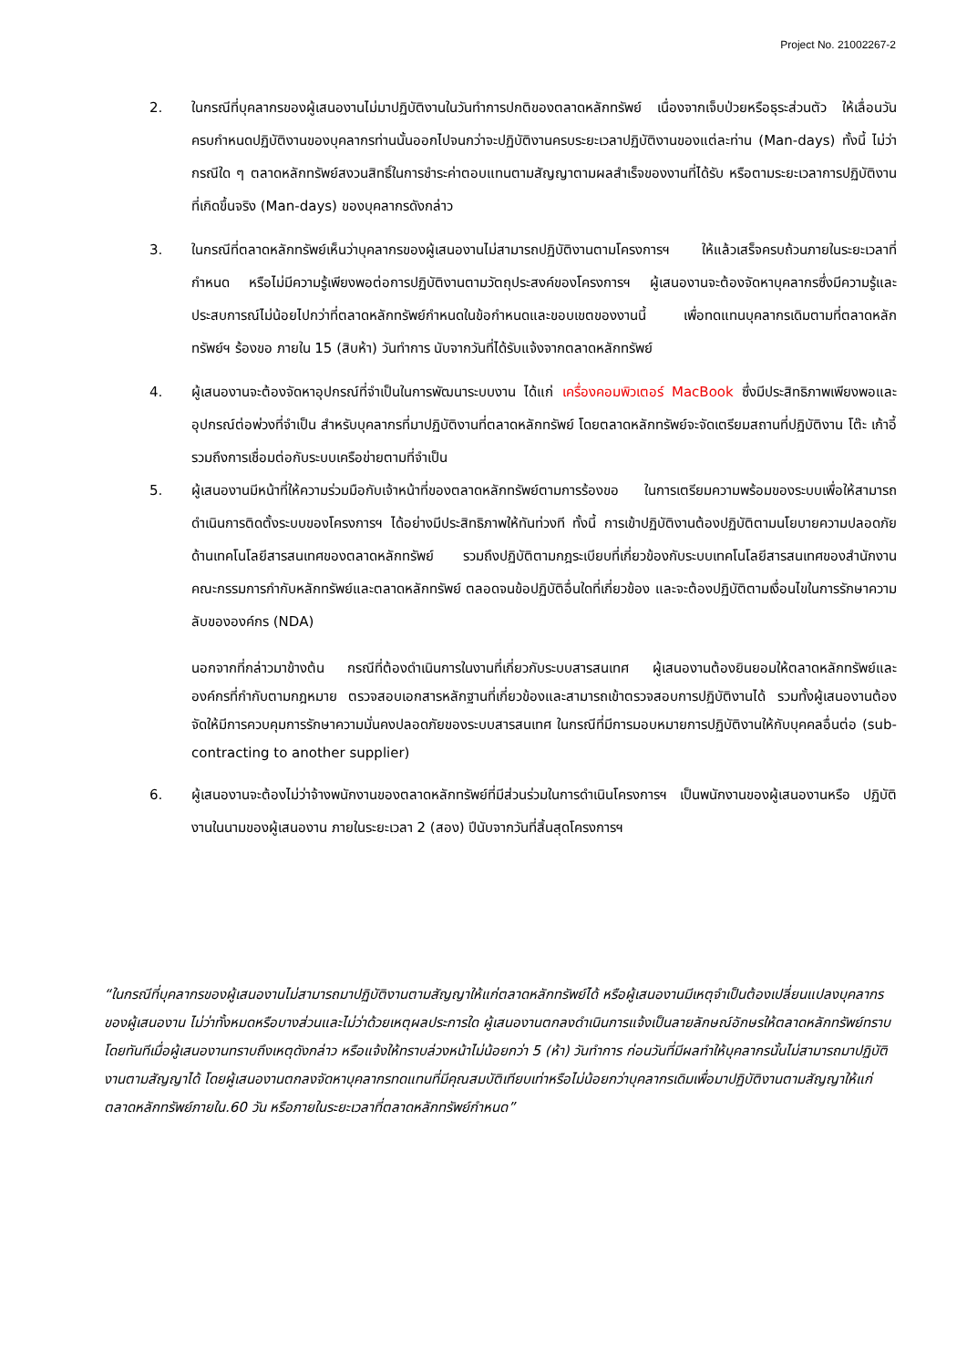Project No. 21002267-2
2. ในกรณีที่บุคลากรของผู้เสนองานไม่มาปฏิบัติงานในวันทำการปกติของตลาดหลักทรัพย์ เนื่องจากเจ็บป่วยหรือธุระส่วนตัว ให้เลื่อนวันครบกำหนดปฏิบัติงานของบุคลากรท่านนั้นออกไปจนกว่าจะปฏิบัติงานครบระยะเวลาปฏิบัติงานของแต่ละท่าน (Man-days) ทั้งนี้ ไม่ว่ากรณีใด ๆ ตลาดหลักทรัพย์สงวนสิทธิ์ในการชำระค่าตอบแทนตามสัญญาตามผลสำเร็จของงานที่ได้รับ หรือตามระยะเวลาการปฏิบัติงานที่เกิดขึ้นจริง (Man-days) ของบุคลากรดังกล่าว
3. ในกรณีที่ตลาดหลักทรัพย์เห็นว่าบุคลากรของผู้เสนองานไม่สามารถปฏิบัติงานตามโครงการฯ ให้แล้วเสร็จครบถ้วนภายในระยะเวลาที่กำหนด หรือไม่มีความรู้เพียงพอต่อการปฏิบัติงานตามวัตถุประสงค์ของโครงการฯ ผู้เสนองานจะต้องจัดหาบุคลากรซึ่งมีความรู้และประสบการณ์ไม่น้อยไปกว่าที่ตลาดหลักทรัพย์กำหนดในข้อกำหนดและขอบเขตของงานนี้ เพื่อทดแทนบุคลากรเดิมตามที่ตลาดหลักทรัพย์ฯ ร้องขอ ภายใน 15 (สิบห้า) วันทำการ นับจากวันที่ได้รับแจ้งจากตลาดหลักทรัพย์
4. ผู้เสนองานจะต้องจัดหาอุปกรณ์ที่จำเป็นในการพัฒนาระบบงาน ได้แก่ เครื่องคอมพิวเตอร์ MacBook ซึ่งมีประสิทธิภาพเพียงพอและอุปกรณ์ต่อพ่วงที่จำเป็น สำหรับบุคลากรที่มาปฏิบัติงานที่ตลาดหลักทรัพย์ โดยตลาดหลักทรัพย์จะจัดเตรียมสถานที่ปฏิบัติงาน โต๊ะ เก้าอี้ รวมถึงการเชื่อมต่อกับระบบเครือข่ายตามที่จำเป็น
5. ผู้เสนองานมีหน้าที่ให้ความร่วมมือกับเจ้าหน้าที่ของตลาดหลักทรัพย์ตามการร้องขอ ในการเตรียมความพร้อมของระบบเพื่อให้สามารถดำเนินการติดตั้งระบบของโครงการฯ ได้อย่างมีประสิทธิภาพให้ทันท่วงที ทั้งนี้ การเข้าปฏิบัติงานต้องปฏิบัติตามนโยบายความปลอดภัยด้านเทคโนโลยีสารสนเทศของตลาดหลักทรัพย์ รวมถึงปฏิบัติตามกฎระเบียบที่เกี่ยวข้องกับระบบเทคโนโลยีสารสนเทศของสำนักงานคณะกรรมการกำกับหลักทรัพย์และตลาดหลักทรัพย์ ตลอดจนข้อปฏิบัติอื่นใดที่เกี่ยวข้อง และจะต้องปฏิบัติตามเงื่อนไขในการรักษาความลับขององค์กร (NDA)
นอกจากที่กล่าวมาข้างต้น กรณีที่ต้องดำเนินการในงานที่เกี่ยวกับระบบสารสนเทศ ผู้เสนองานต้องยินยอมให้ตลาดหลักทรัพย์และองค์กรที่กำกับตามกฎหมาย ตรวจสอบเอกสารหลักฐานที่เกี่ยวข้องและสามารถเข้าตรวจสอบการปฏิบัติงานได้ รวมทั้งผู้เสนองานต้องจัดให้มีการควบคุมการรักษาความมั่นคงปลอดภัยของระบบสารสนเทศ ในกรณีที่มีการมอบหมายการปฏิบัติงานให้กับบุคคลอื่นต่อ (sub-contracting to another supplier)
6. ผู้เสนองานจะต้องไม่ว่าจ้างพนักงานของตลาดหลักทรัพย์ที่มีส่วนร่วมในการดำเนินโครงการฯ เป็นพนักงานของผู้เสนองานหรือ ปฏิบัติงานในนามของผู้เสนองาน ภายในระยะเวลา 2 (สอง) ปีนับจากวันที่สิ้นสุดโครงการฯ
“ในกรณีที่บุคลากรของผู้เสนองานไม่สามารถมาปฏิบัติงานตามสัญญาให้แก่ตลาดหลักทรัพย์ได้ หรือผู้เสนองานมีเหตุจำเป็นต้องเปลี่ยนแปลงบุคลากรของผู้เสนองาน ไม่ว่าทั้งหมดหรือบางส่วนและไม่ว่าด้วยเหตุผลประการใด ผู้เสนองานตกลงดำเนินการแจ้งเป็นลายลักษณ์อักษรให้ตลาดหลักทรัพย์ทราบโดยทันทีเมื่อผู้เสนองานทราบถึงเหตุดังกล่าว หรือแจ้งให้ทราบล่วงหน้าไม่น้อยกว่า 5 (ห้า) วันทำการ ก่อนวันที่มีผลทำให้บุคลากรนั้นไม่สามารถมาปฏิบัติงานตามสัญญาได้ โดยผู้เสนองานตกลงจัดหาบุคลากรทดแทนที่มีคุณสมบัติเทียบเท่าหรือไม่น้อยกว่าบุคลากรเดิมเพื่อมาปฏิบัติงานตามสัญญาให้แก่ตลาดหลักทรัพย์ภายใน.60 วัน หรือภายในระยะเวลาที่ตลาดหลักทรัพย์กำหนด”